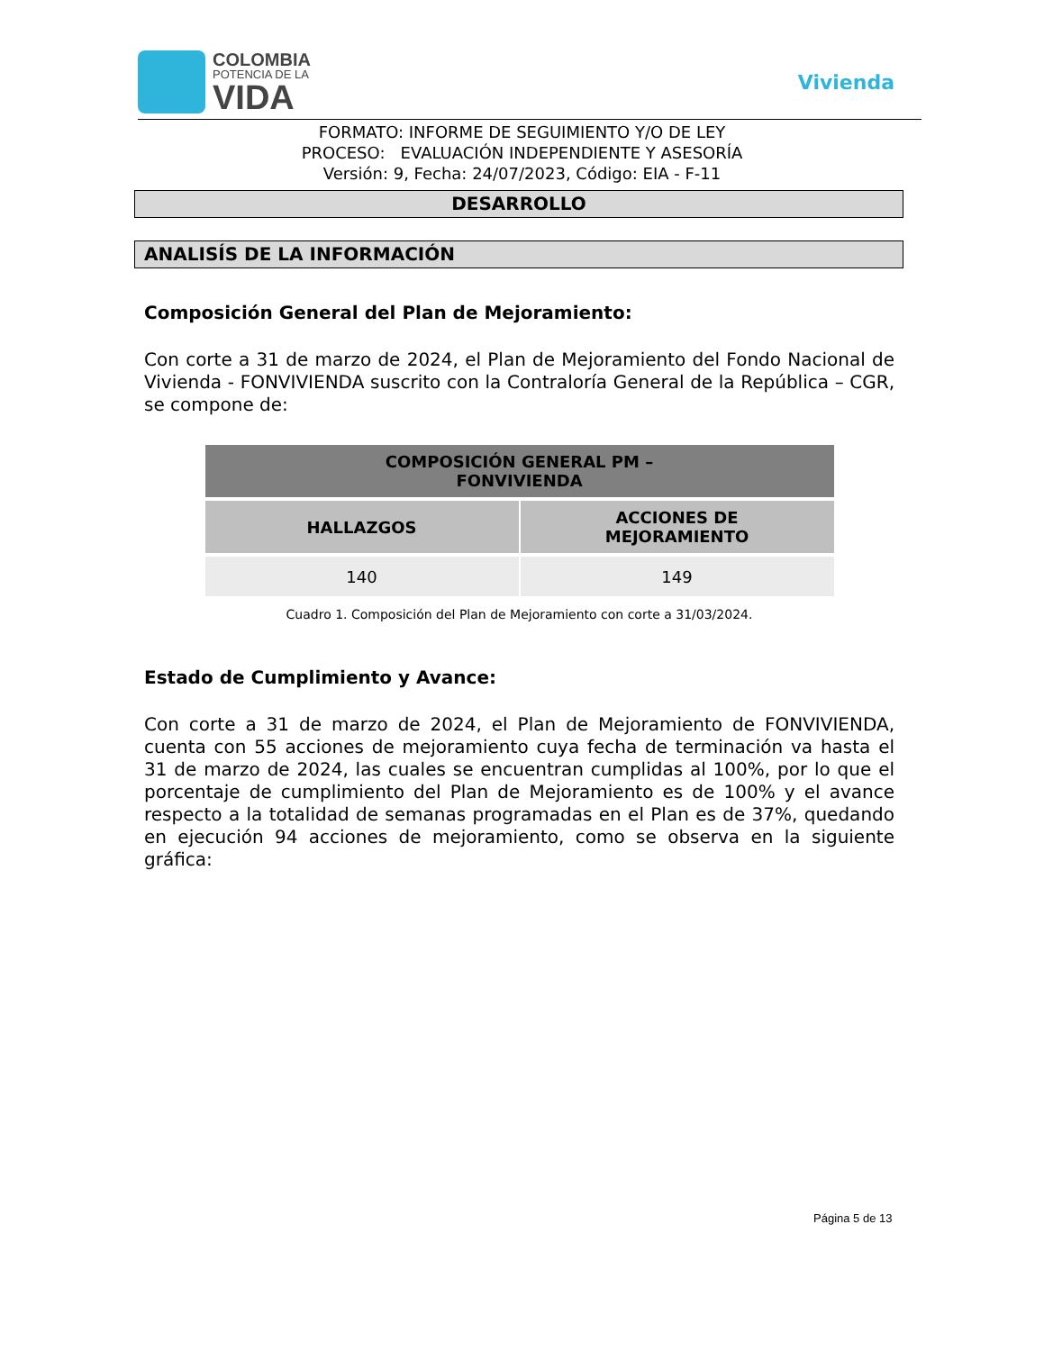COLOMBIA
POTENCIA DE LA
VIDA
Vivienda
FORMATO: INFORME DE SEGUIMIENTO Y/O DE LEY
PROCESO: EVALUACIÓN INDEPENDIENTE Y ASESORÍA
Versión: 9, Fecha: 24/07/2023, Código: EIA - F-11
DESARROLLO
ANALISÍS DE LA INFORMACIÓN
Composición General del Plan de Mejoramiento:
Con corte a 31 de marzo de 2024, el Plan de Mejoramiento del Fondo Nacional de Vivienda - FONVIVIENDA suscrito con la Contraloría General de la República – CGR, se compone de:
| COMPOSICIÓN GENERAL PM – FONVIVIENDA | |
| --- | --- |
| HALLAZGOS | ACCIONES DE MEJORAMIENTO |
| 140 | 149 |
Cuadro 1. Composición del Plan de Mejoramiento con corte a 31/03/2024.
Estado de Cumplimiento y Avance:
Con corte a 31 de marzo de 2024, el Plan de Mejoramiento de FONVIVIENDA, cuenta con 55 acciones de mejoramiento cuya fecha de terminación va hasta el 31 de marzo de 2024, las cuales se encuentran cumplidas al 100%, por lo que el porcentaje de cumplimiento del Plan de Mejoramiento es de 100% y el avance respecto a la totalidad de semanas programadas en el Plan es de 37%, quedando en ejecución 94 acciones de mejoramiento, como se observa en la siguiente gráfica:
Página 5 de 13